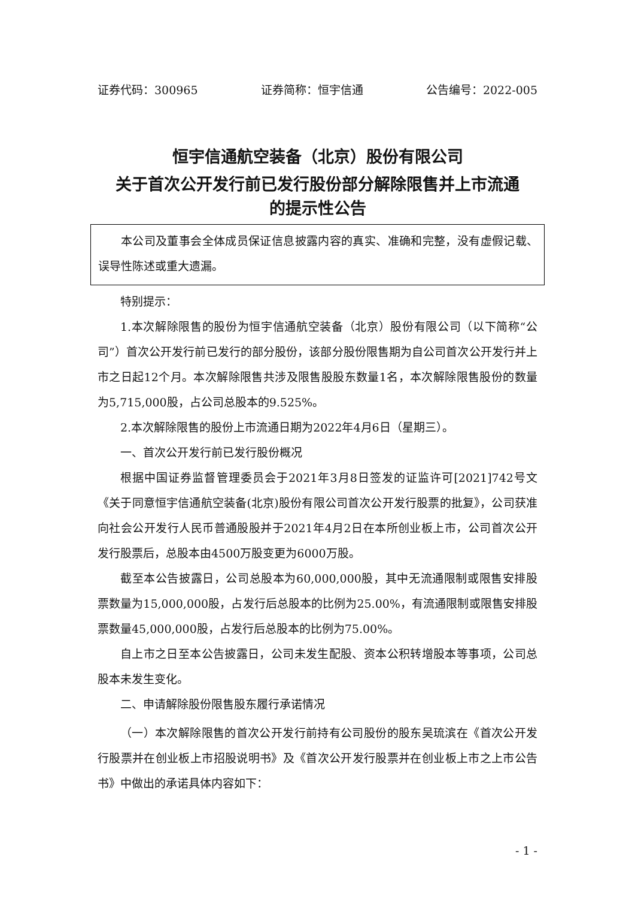证券代码：300965 证券简称：恒宇信通 公告编号：2022-005
恒宇信通航空装备（北京）股份有限公司
关于首次公开发行前已发行股份部分解除限售并上市流通
的提示性公告
本公司及董事会全体成员保证信息披露内容的真实、准确和完整，没有虚假记载、误导性陈述或重大遗漏。
特别提示：
1.本次解除限售的股份为恒宇信通航空装备（北京）股份有限公司（以下简称“公司”）首次公开发行前已发行的部分股份，该部分股份限售期为自公司首次公开发行并上市之日起12个月。本次解除限售共涉及限售股股东数量1名，本次解除限售股份的数量为5,715,000股，占公司总股本的9.525%。
2.本次解除限售的股份上市流通日期为2022年4月6日（星期三）。
一、首次公开发行前已发行股份概况
根据中国证券监督管理委员会于2021年3月8日签发的证监许可[2021]742号文《关于同意恒宇信通航空装备(北京)股份有限公司首次公开发行股票的批复》，公司获准向社会公开发行人民币普通股股并于2021年4月2日在本所创业板上市，公司首次公开发行股票后，总股本由4500万股变更为6000万股。
截至本公告披露日，公司总股本为60,000,000股，其中无流通限制或限售安排股票数量为15,000,000股，占发行后总股本的比例为25.00%，有流通限制或限售安排股票数量45,000,000股，占发行后总股本的比例为75.00%。
自上市之日至本公告披露日，公司未发生配股、资本公积转增股本等事项，公司总股本未发生变化。
二、申请解除股份限售股东履行承诺情况
（一）本次解除限售的首次公开发行前持有公司股份的股东吴琉滨在《首次公开发行股票并在创业板上市招股说明书》及《首次公开发行股票并在创业板上市之上市公告书》中做出的承诺具体内容如下：
- 1 -